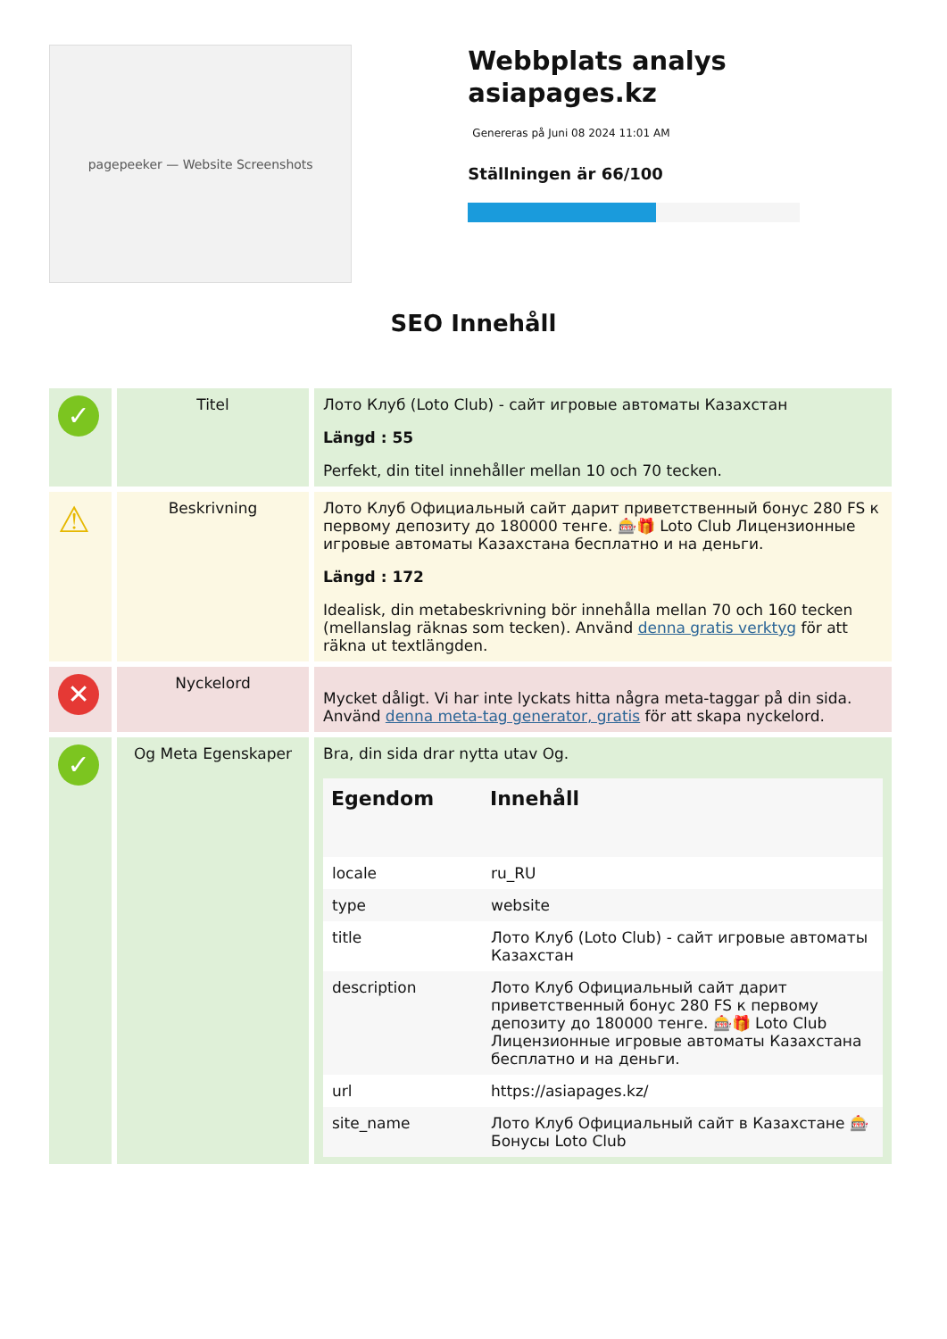pagepeeker — Website Screenshots
Webbplats analys asiapages.kz
Genereras på Juni 08 2024 11:01 AM
Ställningen är 66/100
SEO Innehåll
| ✓ | Titel | Лото Клуб (Loto Club) - сайт игровые автоматы Казахстан Längd : 55 Perfekt, din titel innehåller mellan 10 och 70 tecken. |
| ⚠ | Beskrivning | Лото Клуб Официальный сайт дарит приветственный бонус 280 FS к первому депозиту до 180000 тенге. 🎰🎁 Loto Club Лицензионные игровые автоматы Казахстана бесплатно и на деньги. Längd : 172 Idealisk, din metabeskrivning bör innehålla mellan 70 och 160 tecken (mellanslag räknas som tecken). Använd denna gratis verktyg för att räkna ut textlängden. |
| ✕ | Nyckelord | Mycket dåligt. Vi har inte lyckats hitta några meta-taggar på din sida. Använd denna meta-tag generator, gratis för att skapa nyckelord. |
| ✓ | Og Meta Egenskaper | Bra, din sida drar nytta utav Og. / Egendom / Innehåll / / --- / --- / / locale / ru_RU / / type / website / / title / Лото Клуб (Loto Club) - сайт игровые автоматы Казахстан / / description / Лото Клуб Официальный сайт дарит приветственный бонус 280 FS к первому депозиту до 180000 тенге. 🎰🎁 Loto Club Лицензионные игровые автоматы Казахстана бесплатно и на деньги. / / url / https://asiapages.kz/ / / site_name / Лото Клуб Официальный сайт в Казахстане 🎰 Бонусы Loto Club / |